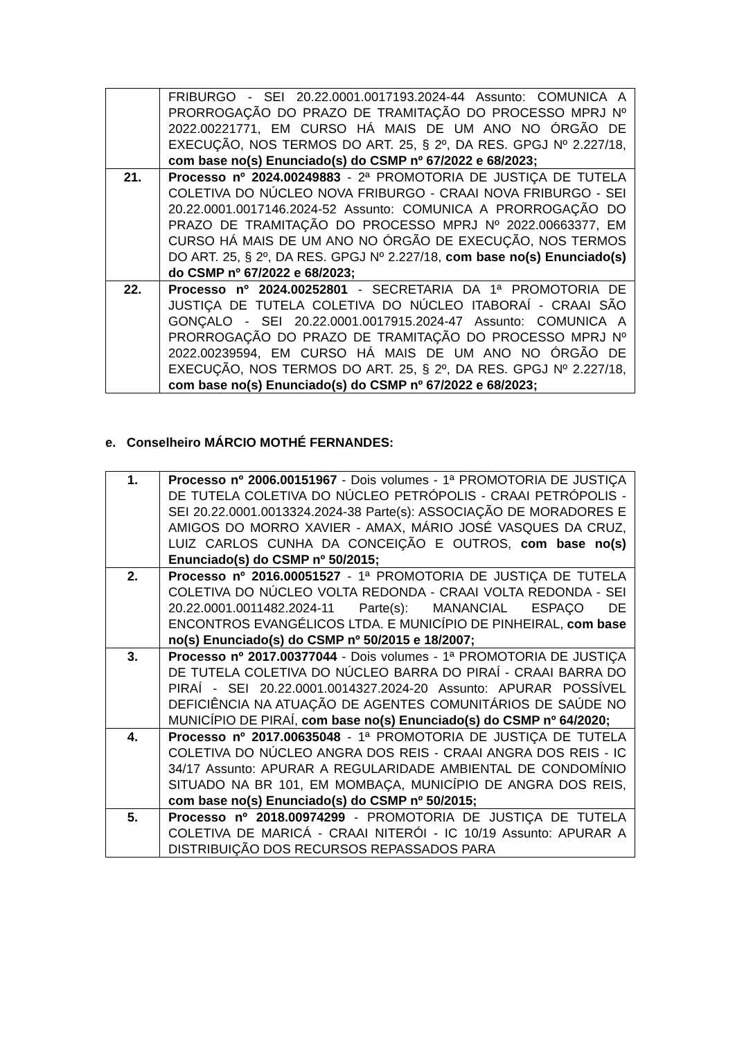| | FRIBURGO - SEI 20.22.0001.0017193.2024-44 Assunto: COMUNICA A PRORROGAÇÃO DO PRAZO DE TRAMITAÇÃO DO PROCESSO MPRJ Nº 2022.00221771, EM CURSO HÁ MAIS DE UM ANO NO ÓRGÃO DE EXECUÇÃO, NOS TERMOS DO ART. 25, § 2º, DA RES. GPGJ Nº 2.227/18, com base no(s) Enunciado(s) do CSMP nº 67/2022 e 68/2023; |
| 21. | Processo nº 2024.00249883 - 2ª PROMOTORIA DE JUSTIÇA DE TUTELA COLETIVA DO NÚCLEO NOVA FRIBURGO - CRAAI NOVA FRIBURGO - SEI 20.22.0001.0017146.2024-52 Assunto: COMUNICA A PRORROGAÇÃO DO PRAZO DE TRAMITAÇÃO DO PROCESSO MPRJ Nº 2022.00663377, EM CURSO HÁ MAIS DE UM ANO NO ÓRGÃO DE EXECUÇÃO, NOS TERMOS DO ART. 25, § 2º, DA RES. GPGJ Nº 2.227/18, com base no(s) Enunciado(s) do CSMP nº 67/2022 e 68/2023; |
| 22. | Processo nº 2024.00252801 - SECRETARIA DA 1ª PROMOTORIA DE JUSTIÇA DE TUTELA COLETIVA DO NÚCLEO ITABORAÍ - CRAAI SÃO GONÇALO - SEI 20.22.0001.0017915.2024-47 Assunto: COMUNICA A PRORROGAÇÃO DO PRAZO DE TRAMITAÇÃO DO PROCESSO MPRJ Nº 2022.00239594, EM CURSO HÁ MAIS DE UM ANO NO ÓRGÃO DE EXECUÇÃO, NOS TERMOS DO ART. 25, § 2º, DA RES. GPGJ Nº 2.227/18, com base no(s) Enunciado(s) do CSMP nº 67/2022 e 68/2023; |
e. Conselheiro MÁRCIO MOTHÉ FERNANDES:
| 1. | Processo nº 2006.00151967 - Dois volumes - 1ª PROMOTORIA DE JUSTIÇA DE TUTELA COLETIVA DO NÚCLEO PETRÓPOLIS - CRAAI PETRÓPOLIS - SEI 20.22.0001.0013324.2024-38 Parte(s): ASSOCIAÇÃO DE MORADORES E AMIGOS DO MORRO XAVIER - AMAX, MÁRIO JOSÉ VASQUES DA CRUZ, LUIZ CARLOS CUNHA DA CONCEIÇÃO E OUTROS, com base no(s) Enunciado(s) do CSMP nº 50/2015; |
| 2. | Processo nº 2016.00051527 - 1ª PROMOTORIA DE JUSTIÇA DE TUTELA COLETIVA DO NÚCLEO VOLTA REDONDA - CRAAI VOLTA REDONDA - SEI 20.22.0001.0011482.2024-11 Parte(s): MANANCIAL ESPAÇO DE ENCONTROS EVANGÉLICOS LTDA. E MUNICÍPIO DE PINHEIRAL, com base no(s) Enunciado(s) do CSMP nº 50/2015 e 18/2007; |
| 3. | Processo nº 2017.00377044 - Dois volumes - 1ª PROMOTORIA DE JUSTIÇA DE TUTELA COLETIVA DO NÚCLEO BARRA DO PIRAÍ - CRAAI BARRA DO PIRAÍ - SEI 20.22.0001.0014327.2024-20 Assunto: APURAR POSSÍVEL DEFICIÊNCIA NA ATUAÇÃO DE AGENTES COMUNITÁRIOS DE SAÚDE NO MUNICÍPIO DE PIRAÍ, com base no(s) Enunciado(s) do CSMP nº 64/2020; |
| 4. | Processo nº 2017.00635048 - 1ª PROMOTORIA DE JUSTIÇA DE TUTELA COLETIVA DO NÚCLEO ANGRA DOS REIS - CRAAI ANGRA DOS REIS - IC 34/17 Assunto: APURAR A REGULARIDADE AMBIENTAL DE CONDOMÍNIO SITUADO NA BR 101, EM MOMBAÇA, MUNICÍPIO DE ANGRA DOS REIS, com base no(s) Enunciado(s) do CSMP nº 50/2015; |
| 5. | Processo nº 2018.00974299 - PROMOTORIA DE JUSTIÇA DE TUTELA COLETIVA DE MARICÁ - CRAAI NITERÓI - IC 10/19 Assunto: APURAR A DISTRIBUIÇÃO DOS RECURSOS REPASSADOS PARA |